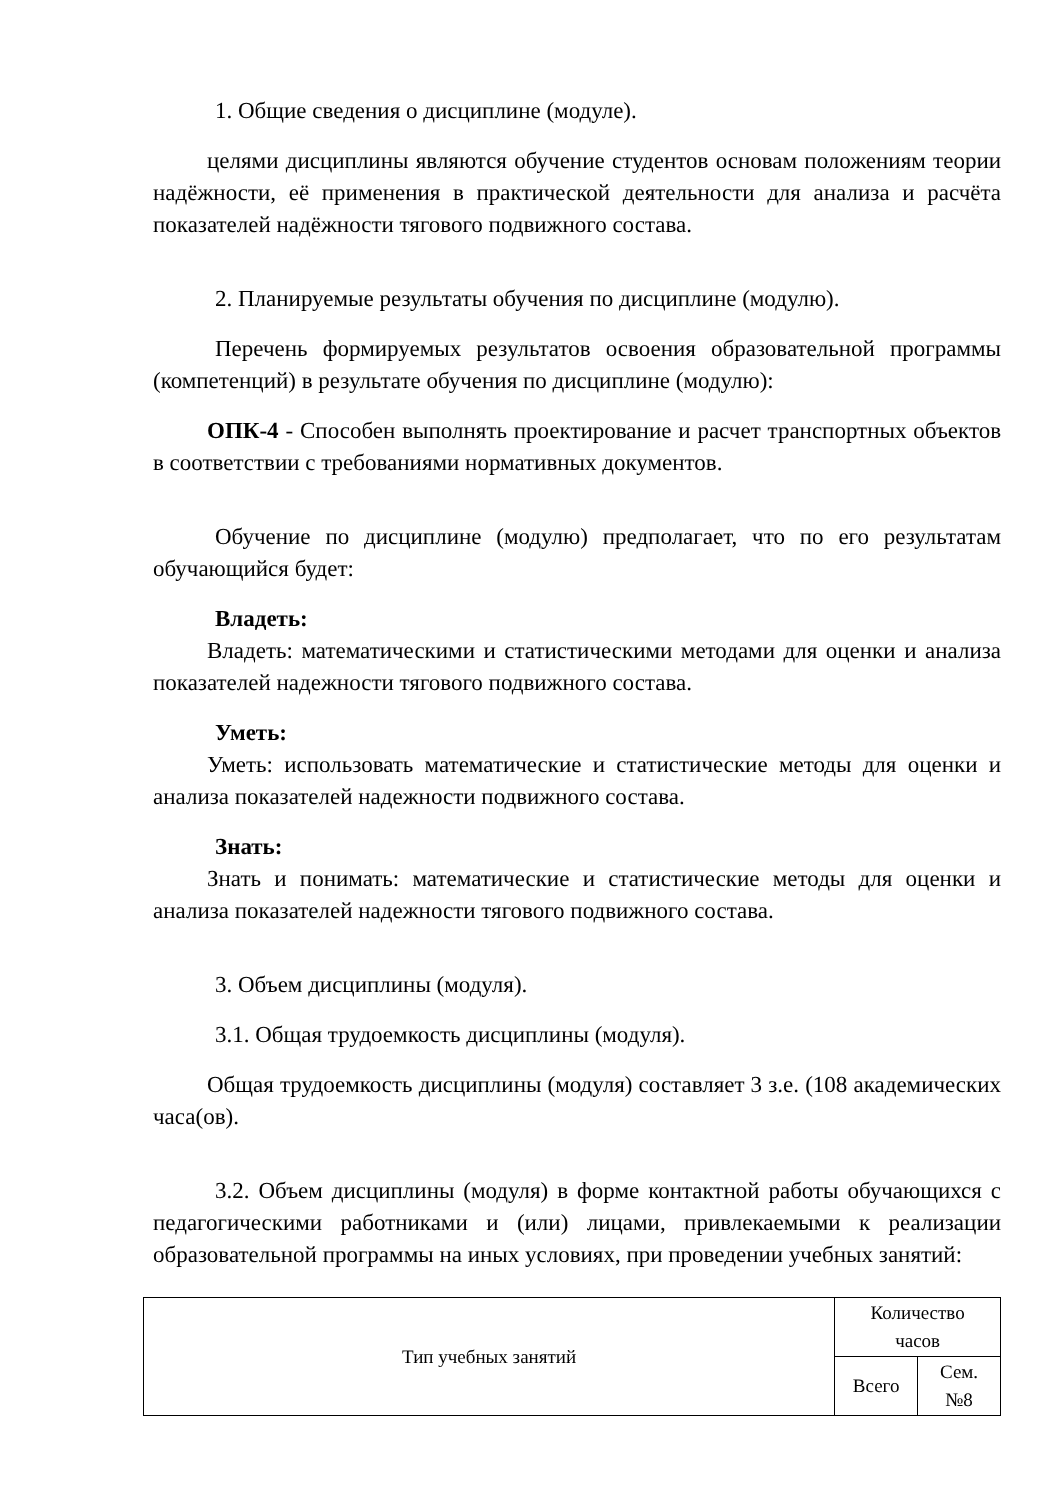1. Общие сведения о дисциплине (модуле).
целями дисциплины являются обучение студентов основам положениям теории надёжности, её применения в практической деятельности для анализа и расчёта показателей надёжности тягового подвижного состава.
2. Планируемые результаты обучения по дисциплине (модулю).
Перечень формируемых результатов освоения образовательной программы (компетенций) в результате обучения по дисциплине (модулю):
ОПК-4 - Способен выполнять проектирование и расчет транспортных объектов в соответствии с требованиями нормативных документов.
Обучение по дисциплине (модулю) предполагает, что по его результатам обучающийся будет:
Владеть:
Владеть: математическими и статистическими методами для оценки и анализа показателей надежности тягового подвижного состава.
Уметь:
Уметь: использовать математические и статистические методы для оценки и анализа показателей надежности подвижного состава.
Знать:
Знать и понимать: математические и статистические методы для оценки и анализа показателей надежности тягового подвижного состава.
3. Объем дисциплины (модуля).
3.1. Общая трудоемкость дисциплины (модуля).
Общая трудоемкость дисциплины (модуля) составляет 3 з.е. (108 академических часа(ов).
3.2. Объем дисциплины (модуля) в форме контактной работы обучающихся с педагогическими работниками и (или) лицами, привлекаемыми к реализации образовательной программы на иных условиях, при проведении учебных занятий:
| Тип учебных занятий | Количество часов | |
| | Всего | Сем. №8 |